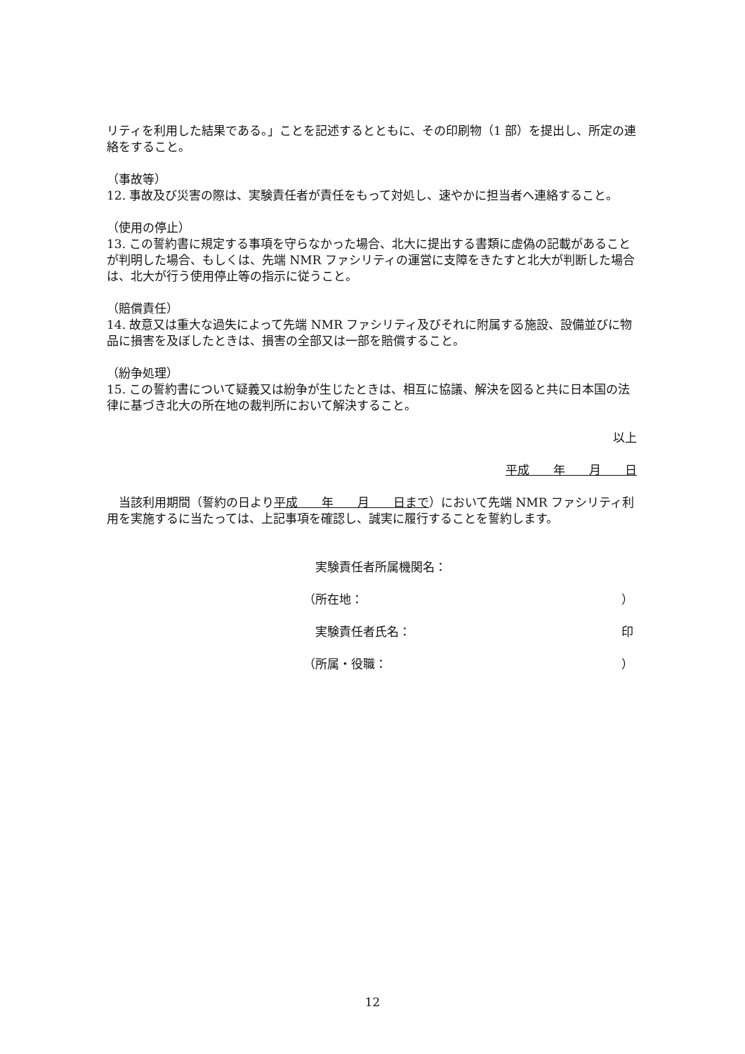リティを利用した結果である。」ことを記述するとともに、その印刷物（1 部）を提出し、所定の連絡をすること。
（事故等）
12. 事故及び災害の際は、実験責任者が責任をもって対処し、速やかに担当者へ連絡すること。
（使用の停止）
13. この誓約書に規定する事項を守らなかった場合、北大に提出する書類に虚偽の記載があることが判明した場合、もしくは、先端 NMR ファシリティの運営に支障をきたすと北大が判断した場合は、北大が行う使用停止等の指示に従うこと。
（賠償責任）
14. 故意又は重大な過失によって先端 NMR ファシリティ及びそれに附属する施設、設備並びに物品に損害を及ぼしたときは、損害の全部又は一部を賠償すること。
（紛争処理）
15. この誓約書について疑義又は紛争が生じたときは、相互に協議、解決を図ると共に日本国の法律に基づき北大の所在地の裁判所において解決すること。
以上
平成　　年　　月　　日
　当該利用期間（誓約の日より平成　　年　　月　　日まで）において先端 NMR ファシリティ利用を実施するに当たっては、上記事項を確認し、誠実に履行することを誓約します。
　実験責任者所属機関名：
（所在地： ）
　実験責任者氏名： 印
（所属・役職： ）
12